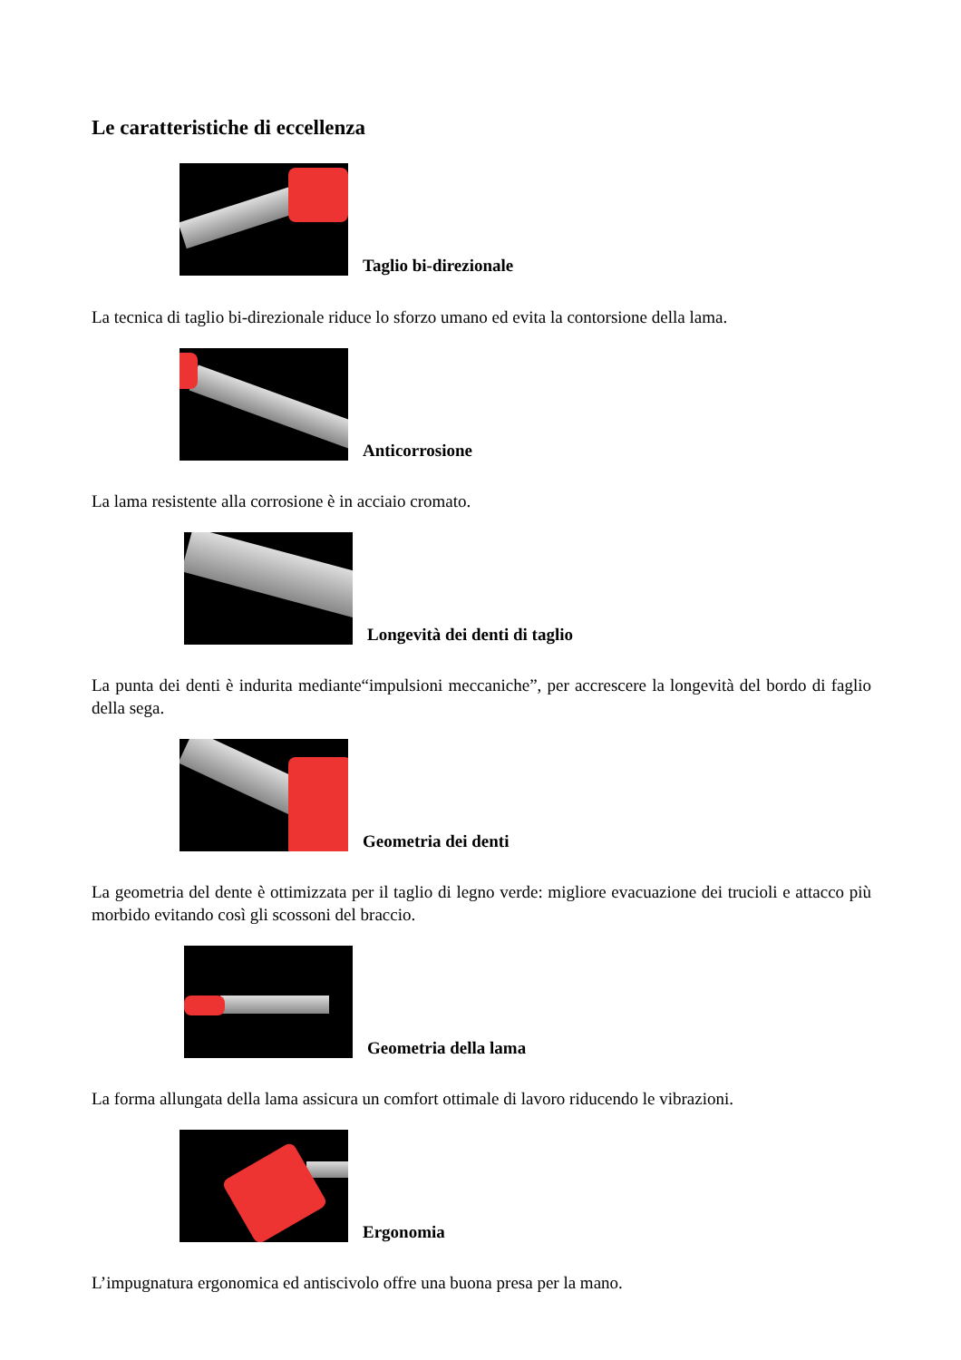Le caratteristiche di eccellenza
Taglio bi-direzionale
La tecnica di taglio bi-direzionale riduce lo sforzo umano ed evita la contorsione della lama.
Anticorrosione
La lama resistente alla corrosione è in acciaio cromato.
Longevità dei denti di taglio
La punta dei denti è indurita mediante“impulsioni meccaniche”, per accrescere la longevità del bordo di faglio della sega.
Geometria dei denti
La geometria del dente è ottimizzata per il taglio di legno verde: migliore evacuazione dei trucioli e attacco più morbido evitando così gli scossoni del braccio.
Geometria della lama
La forma allungata della lama assicura un comfort ottimale di lavoro riducendo le vibrazioni.
Ergonomia
L’impugnatura ergonomica ed antiscivolo offre una buona presa per la mano.